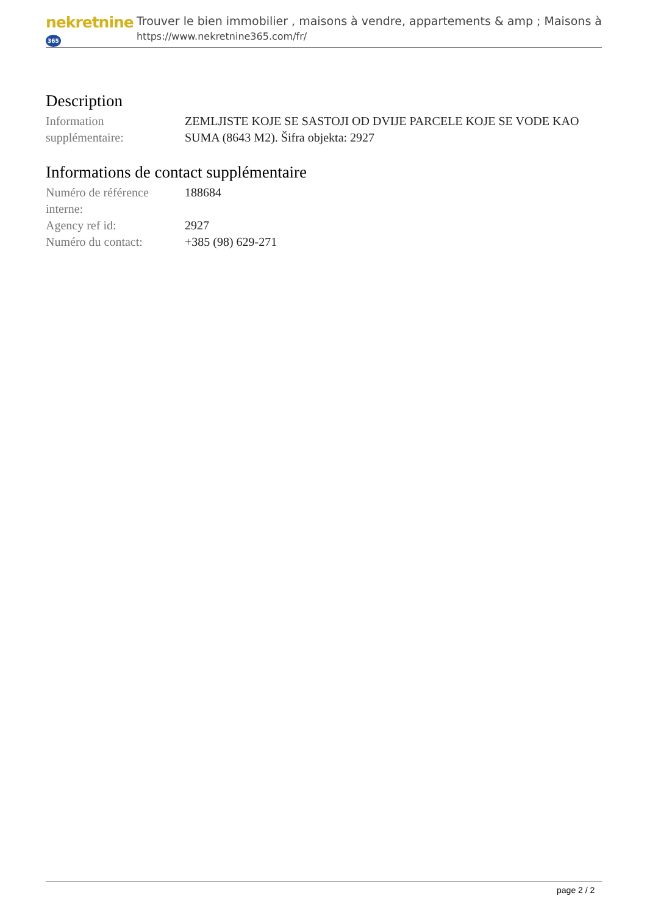nekretnine 365
Trouver le bien immobilier , maisons à vendre, appartements & amp ; Maisons à
https://www.nekretnine365.com/fr/
Description
| Information supplémentaire: | ZEMLJISTE KOJE SE SASTOJI OD DVIJE PARCELE KOJE SE VODE KAO SUMA (8643 M2). Šifra objekta: 2927 |
Informations de contact supplémentaire
| Numéro de référence interne: | 188684 |
| Agency ref id: | 2927 |
| Numéro du contact: | +385 (98) 629-271 |
page 2 / 2